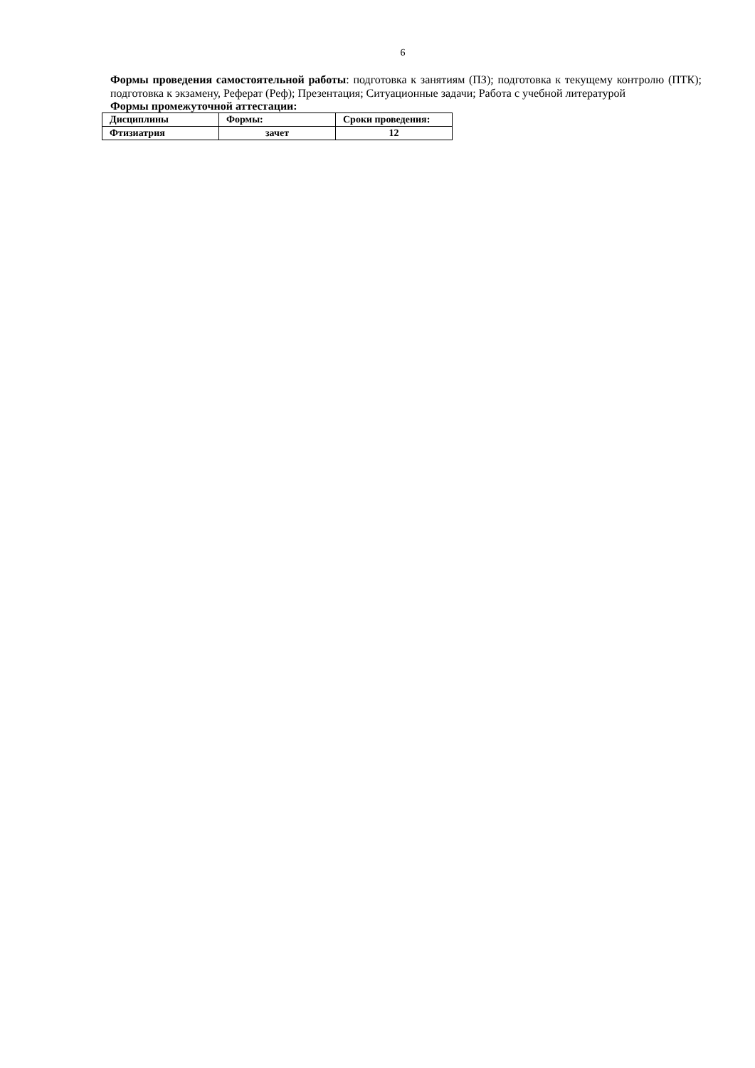6
Формы проведения самостоятельной работы: подготовка к занятиям (ПЗ); подготовка к текущему контролю (ПТК); подготовка к экзамену, Реферат (Реф); Презентация; Ситуационные задачи; Работа с учебной литературой
Формы промежуточной аттестации:
| Дисциплины | Формы: | Сроки проведения: |
| Фтизиатрия | зачет | 12 |